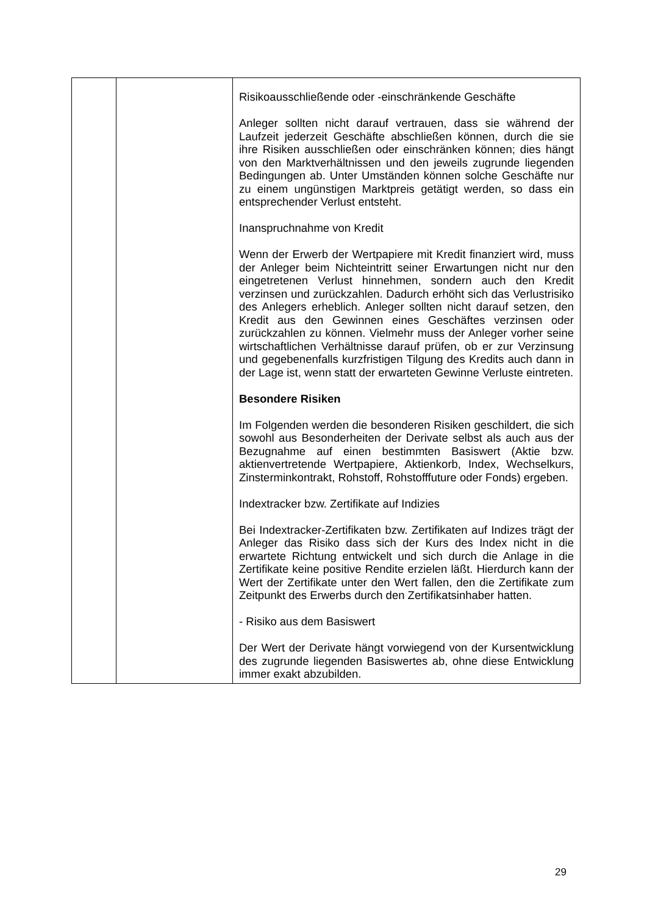| | | Risikoausschließende oder -einschränkende Geschäfte Anleger sollten nicht darauf vertrauen, dass sie während der Laufzeit jederzeit Geschäfte abschließen können, durch die sie ihre Risiken ausschließen oder einschränken können; dies hängt von den Marktverhältnissen und den jeweils zugrunde liegenden Bedingungen ab. Unter Umständen können solche Geschäfte nur zu einem ungünstigen Marktpreis getätigt werden, so dass ein entsprechender Verlust entsteht. Inanspruchnahme von Kredit Wenn der Erwerb der Wertpapiere mit Kredit finanziert wird, muss der Anleger beim Nichteintritt seiner Erwartungen nicht nur den eingetretenen Verlust hinnehmen, sondern auch den Kredit verzinsen und zurückzahlen. Dadurch erhöht sich das Verlustrisiko des Anlegers erheblich. Anleger sollten nicht darauf setzen, den Kredit aus den Gewinnen eines Geschäftes verzinsen oder zurückzahlen zu können. Vielmehr muss der Anleger vorher seine wirtschaftlichen Verhältnisse darauf prüfen, ob er zur Verzinsung und gegebenenfalls kurzfristigen Tilgung des Kredits auch dann in der Lage ist, wenn statt der erwarteten Gewinne Verluste eintreten. Besondere Risiken Im Folgenden werden die besonderen Risiken geschildert, die sich sowohl aus Besonderheiten der Derivate selbst als auch aus der Bezugnahme auf einen bestimmten Basiswert (Aktie bzw. aktienvertretende Wertpapiere, Aktienkorb, Index, Wechselkurs, Zinsterminkontrakt, Rohstoff, Rohstofffuture oder Fonds) ergeben. Indextracker bzw. Zertifikate auf Indizies Bei Indextracker-Zertifikaten bzw. Zertifikaten auf Indizes trägt der Anleger das Risiko dass sich der Kurs des Index nicht in die erwartete Richtung entwickelt und sich durch die Anlage in die Zertifikate keine positive Rendite erzielen läßt. Hierdurch kann der Wert der Zertifikate unter den Wert fallen, den die Zertifikate zum Zeitpunkt des Erwerbs durch den Zertifikatsinhaber hatten. - Risiko aus dem Basiswert Der Wert der Derivate hängt vorwiegend von der Kursentwicklung des zugrunde liegenden Basiswertes ab, ohne diese Entwicklung immer exakt abzubilden. |
29